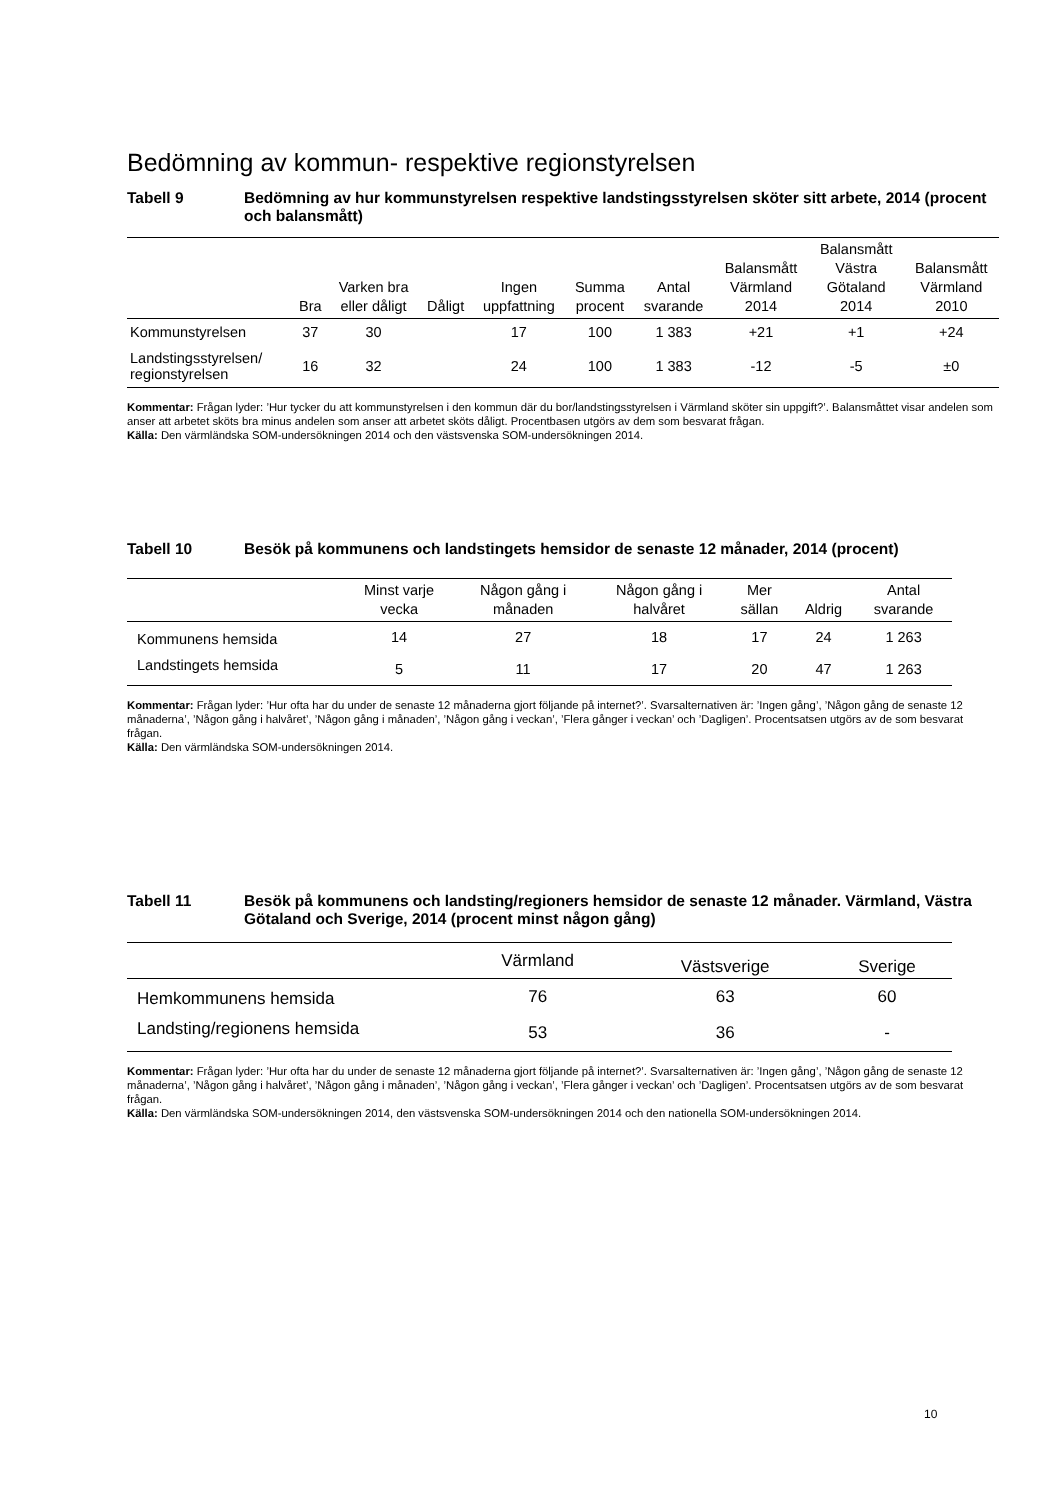Bedömning av kommun- respektive regionstyrelsen
Tabell 9 Bedömning av hur kommunstyrelsen respektive landstingsstyrelsen sköter sitt arbete, 2014 (procent och balansmått)
| | Bra | Varken bra eller dåligt | Dåligt | Ingen uppfattning | Summa procent | Antal svarande | Balansmått Värmland 2014 | Balansmått Västra Götaland 2014 | Balansmått Värmland 2010 |
| --- | --- | --- | --- | --- | --- | --- | --- | --- | --- |
| Kommunstyrelsen | 37 | 30 | | 17 | 100 | 1 383 | +21 | +1 | +24 |
| Landstingsstyrelsen/ regionstyrelsen | 16 | 32 | | 24 | 100 | 1 383 | -12 | -5 | ±0 |
Kommentar: Frågan lyder: ’Hur tycker du att kommunstyrelsen i den kommun där du bor/landstingsstyrelsen i Värmland sköter sin uppgift?’. Balansmåttet visar andelen som anser att arbetet sköts bra minus andelen som anser att arbetet sköts dåligt. Procentbasen utgörs av dem som besvarat frågan.
Källa: Den värmländska SOM-undersökningen 2014 och den västsvenska SOM-undersökningen 2014.
Tabell 10 Besök på kommunens och landstingets hemsidor de senaste 12 månader, 2014 (procent)
| | Minst varje vecka | Någon gång i månaden | Någon gång i halvåret | Mer sällan | Aldrig | Antal svarande |
| --- | --- | --- | --- | --- | --- | --- |
| Kommunens hemsida | 14 | 27 | 18 | 17 | 24 | 1 263 |
| Landstingets hemsida | 5 | 11 | 17 | 20 | 47 | 1 263 |
Kommentar: Frågan lyder: ’Hur ofta har du under de senaste 12 månaderna gjort följande på internet?’. Svarsalternativen är: ’Ingen gång’, ’Någon gång de senaste 12 månaderna’, ’Någon gång i halvåret’, ’Någon gång i månaden’, ’Någon gång i veckan’, ’Flera gånger i veckan’ och ’Dagligen’. Procentsatsen utgörs av de som besvarat frågan.
Källa: Den värmländska SOM-undersökningen 2014.
Tabell 11 Besök på kommunens och landsting/regioners hemsidor de senaste 12 månader. Värmland, Västra Götaland och Sverige, 2014 (procent minst någon gång)
| | Värmland | Västsverige | Sverige |
| --- | --- | --- | --- |
| Hemkommunens hemsida | 76 | 63 | 60 |
| Landsting/regionens hemsida | 53 | 36 | - |
Kommentar: Frågan lyder: ’Hur ofta har du under de senaste 12 månaderna gjort följande på internet?’. Svarsalternativen är: ’Ingen gång’, ’Någon gång de senaste 12 månaderna’, ’Någon gång i halvåret’, ’Någon gång i månaden’, ’Någon gång i veckan’, ’Flera gånger i veckan’ och ’Dagligen’. Procentsatsen utgörs av de som besvarat frågan.
Källa: Den värmländska SOM-undersökningen 2014, den västsvenska SOM-undersökningen 2014 och den nationella SOM-undersökningen 2014.
10